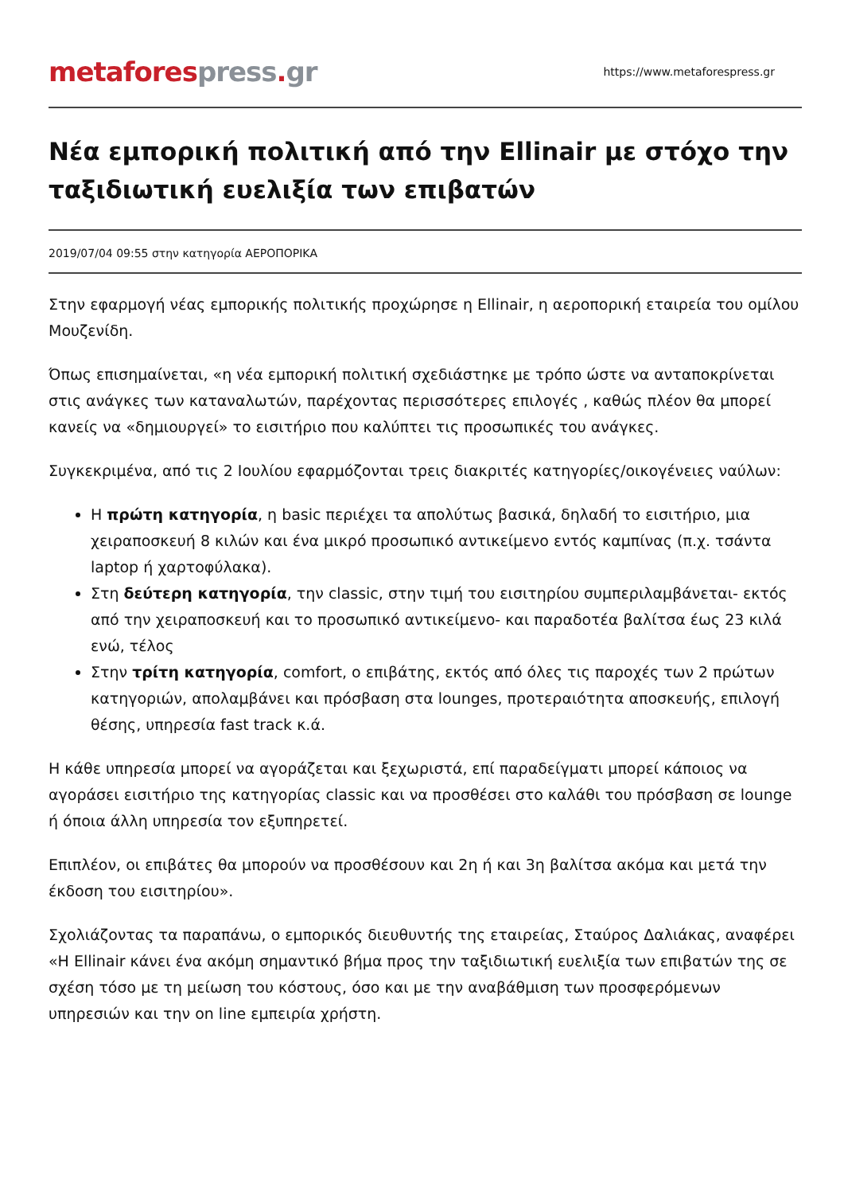metafores press. gr
https://www.metaforespress.gr
Νέα εμπορική πολιτική από την Ellinair με στόχο την ταξιδιωτική ευελιξία των επιβατών
2019/07/04 09:55 στην κατηγορία ΑΕΡΟΠΟΡΙΚΑ
Στην εφαρμογή νέας εμπορικής πολιτικής προχώρησε η Ellinair, η αεροπορική εταιρεία του ομίλου Μουζενίδη.
Όπως επισημαίνεται, «η νέα εμπορική πολιτική σχεδιάστηκε με τρόπο ώστε να ανταποκρίνεται στις ανάγκες των καταναλωτών, παρέχοντας περισσότερες επιλογές , καθώς πλέον θα μπορεί κανείς να «δημιουργεί» το εισιτήριο που καλύπτει τις προσωπικές του ανάγκες.
Συγκεκριμένα, από τις 2 Ιουλίου εφαρμόζονται τρεις διακριτές κατηγορίες/οικογένειες ναύλων:
Η πρώτη κατηγορία, η basic περιέχει τα απολύτως βασικά, δηλαδή το εισιτήριο, μια χειραποσκευή 8 κιλών και ένα μικρό προσωπικό αντικείμενο εντός καμπίνας (π.χ. τσάντα laptop ή χαρτοφύλακα).
Στη δεύτερη κατηγορία, την classic, στην τιμή του εισιτηρίου συμπεριλαμβάνεται- εκτός από την χειραποσκευή και το προσωπικό αντικείμενο- και παραδοτέα βαλίτσα έως 23 κιλά ενώ, τέλος
Στην τρίτη κατηγορία, comfort, ο επιβάτης, εκτός από όλες τις παροχές των 2 πρώτων κατηγοριών, απολαμβάνει και πρόσβαση στα lounges, προτεραιότητα αποσκευής, επιλογή θέσης, υπηρεσία fast track κ.ά.
Η κάθε υπηρεσία μπορεί να αγοράζεται και ξεχωριστά, επί παραδείγματι μπορεί κάποιος να αγοράσει εισιτήριο της κατηγορίας classic και να προσθέσει στο καλάθι του πρόσβαση σε lounge ή όποια άλλη υπηρεσία τον εξυπηρετεί.
Επιπλέον, οι επιβάτες θα μπορούν να προσθέσουν και 2η ή και 3η βαλίτσα ακόμα και μετά την έκδοση του εισιτηρίου».
Σχολιάζοντας τα παραπάνω, ο εμπορικός διευθυντής της εταιρείας, Σταύρος Δαλιάκας, αναφέρει «Η Ellinair κάνει ένα ακόμη σημαντικό βήμα προς την ταξιδιωτική ευελιξία των επιβατών της σε σχέση τόσο με τη μείωση του κόστους, όσο και με την αναβάθμιση των προσφερόμενων υπηρεσιών και την on line εμπειρία χρήστη.